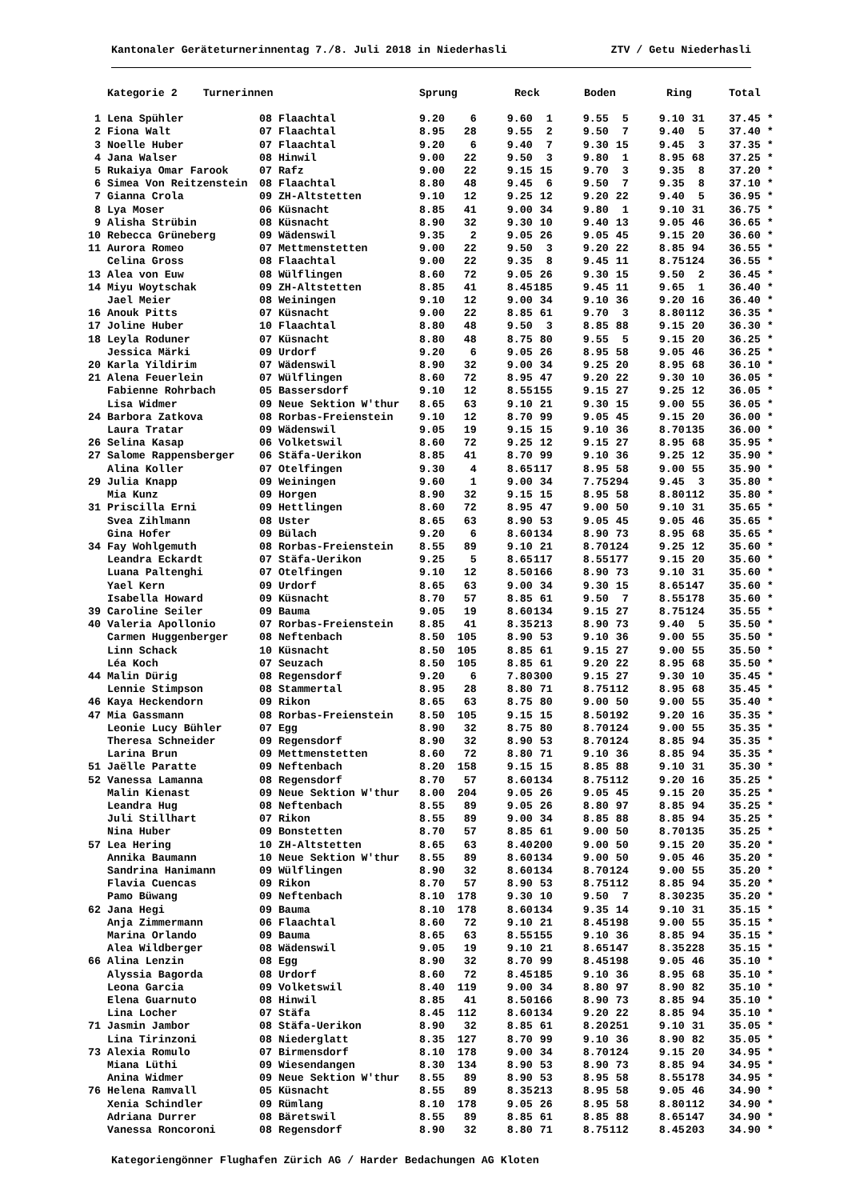Kantonaler Geräteturnerinnentag 7./8. Juli 2018 in Niederhasli ZTV / Getu Niederhasli
| | Kategorie 2 Turnerinnen | | Sprung | | Reck | | Boden | | Ring | | Total | |
| --- | --- | --- | --- | --- | --- | --- | --- | --- | --- | --- | --- | --- |
| 1 | Lena Spühler | 08 Flaachtal | 9.20 | 6 | 9.60 | 1 | 9.55 | 5 | 9.10 | 31 | 37.45 | * |
| 2 | Fiona Walt | 07 Flaachtal | 8.95 | 28 | 9.55 | 2 | 9.50 | 7 | 9.40 | 5 | 37.40 | * |
| 3 | Noelle Huber | 07 Flaachtal | 9.20 | 6 | 9.40 | 7 | 9.30 | 15 | 9.45 | 3 | 37.35 | * |
| 4 | Jana Walser | 08 Hinwil | 9.00 | 22 | 9.50 | 3 | 9.80 | 1 | 8.95 | 68 | 37.25 | * |
| 5 | Rukaiya Omar Farook | 07 Rafz | 9.00 | 22 | 9.15 | 15 | 9.70 | 3 | 9.35 | 8 | 37.20 | * |
| 6 | Simea Von Reitzenstein | 08 Flaachtal | 8.80 | 48 | 9.45 | 6 | 9.50 | 7 | 9.35 | 8 | 37.10 | * |
| 7 | Gianna Crola | 09 ZH-Altstetten | 9.10 | 12 | 9.25 | 12 | 9.20 | 22 | 9.40 | 5 | 36.95 | * |
| 8 | Lya Moser | 06 Küsnacht | 8.85 | 41 | 9.00 | 34 | 9.80 | 1 | 9.10 | 31 | 36.75 | * |
| 9 | Alisha Strübin | 08 Küsnacht | 8.90 | 32 | 9.30 | 10 | 9.40 | 13 | 9.05 | 46 | 36.65 | * |
| 10 | Rebecca Grüneberg | 09 Wädenswil | 9.35 | 2 | 9.05 | 26 | 9.05 | 45 | 9.15 | 20 | 36.60 | * |
| 11 | Aurora Romeo | 07 Mettmenstetten | 9.00 | 22 | 9.50 | 3 | 9.20 | 22 | 8.85 | 94 | 36.55 | * |
| | Celina Gross | 08 Flaachtal | 9.00 | 22 | 9.35 | 8 | 9.45 | 11 | 8.75 | 124 | 36.55 | * |
| 13 | Alea von Euw | 08 Wülflingen | 8.60 | 72 | 9.05 | 26 | 9.30 | 15 | 9.50 | 2 | 36.45 | * |
| 14 | Miyu Woytschak | 09 ZH-Altstetten | 8.85 | 41 | 8.45 | 185 | 9.45 | 11 | 9.65 | 1 | 36.40 | * |
| | Jael Meier | 08 Weiningen | 9.10 | 12 | 9.00 | 34 | 9.10 | 36 | 9.20 | 16 | 36.40 | * |
| 16 | Anouk Pitts | 07 Küsnacht | 9.00 | 22 | 8.85 | 61 | 9.70 | 3 | 8.80 | 112 | 36.35 | * |
| 17 | Joline Huber | 10 Flaachtal | 8.80 | 48 | 9.50 | 3 | 8.85 | 88 | 9.15 | 20 | 36.30 | * |
| 18 | Leyla Roduner | 07 Küsnacht | 8.80 | 48 | 8.75 | 80 | 9.55 | 5 | 9.15 | 20 | 36.25 | * |
| | Jessica Märki | 09 Urdorf | 9.20 | 6 | 9.05 | 26 | 8.95 | 58 | 9.05 | 46 | 36.25 | * |
| 20 | Karla Yildirim | 07 Wädenswil | 8.90 | 32 | 9.00 | 34 | 9.25 | 20 | 8.95 | 68 | 36.10 | * |
| 21 | Alena Feuerlein | 07 Wülflingen | 8.60 | 72 | 8.95 | 47 | 9.20 | 22 | 9.30 | 10 | 36.05 | * |
| | Fabienne Rohrbach | 05 Bassersdorf | 9.10 | 12 | 8.55 | 155 | 9.15 | 27 | 9.25 | 12 | 36.05 | * |
| | Lisa Widmer | 09 Neue Sektion W'thur | 8.65 | 63 | 9.10 | 21 | 9.30 | 15 | 9.00 | 55 | 36.05 | * |
| 24 | Barbora Zatkova | 08 Rorbas-Freienstein | 9.10 | 12 | 8.70 | 99 | 9.05 | 45 | 9.15 | 20 | 36.00 | * |
| | Laura Tratar | 09 Wädenswil | 9.05 | 19 | 9.15 | 15 | 9.10 | 36 | 8.70 | 135 | 36.00 | * |
| 26 | Selina Kasap | 06 Volketswil | 8.60 | 72 | 9.25 | 12 | 9.15 | 27 | 8.95 | 68 | 35.95 | * |
| 27 | Salome Rappensberger | 06 Stäfa-Uerikon | 8.85 | 41 | 8.70 | 99 | 9.10 | 36 | 9.25 | 12 | 35.90 | * |
| | Alina Koller | 07 Otelfingen | 9.30 | 4 | 8.65 | 117 | 8.95 | 58 | 9.00 | 55 | 35.90 | * |
| 29 | Julia Knapp | 09 Weiningen | 9.60 | 1 | 9.00 | 34 | 7.75 | 294 | 9.45 | 3 | 35.80 | * |
| | Mia Kunz | 09 Horgen | 8.90 | 32 | 9.15 | 15 | 8.95 | 58 | 8.80 | 112 | 35.80 | * |
| 31 | Priscilla Erni | 09 Hettlingen | 8.60 | 72 | 8.95 | 47 | 9.00 | 50 | 9.10 | 31 | 35.65 | * |
| | Svea Zihlmann | 08 Uster | 8.65 | 63 | 8.90 | 53 | 9.05 | 45 | 9.05 | 46 | 35.65 | * |
| | Gina Hofer | 09 Bülach | 9.20 | 6 | 8.60 | 134 | 8.90 | 73 | 8.95 | 68 | 35.65 | * |
| 34 | Fay Wohlgemuth | 08 Rorbas-Freienstein | 8.55 | 89 | 9.10 | 21 | 8.70 | 124 | 9.25 | 12 | 35.60 | * |
| | Leandra Eckardt | 07 Stäfa-Uerikon | 9.25 | 5 | 8.65 | 117 | 8.55 | 177 | 9.15 | 20 | 35.60 | * |
| | Luana Paltenghi | 07 Otelfingen | 9.10 | 12 | 8.50 | 166 | 8.90 | 73 | 9.10 | 31 | 35.60 | * |
| | Yael Kern | 09 Urdorf | 8.65 | 63 | 9.00 | 34 | 9.30 | 15 | 8.65 | 147 | 35.60 | * |
| | Isabella Howard | 09 Küsnacht | 8.70 | 57 | 8.85 | 61 | 9.50 | 7 | 8.55 | 178 | 35.60 | * |
| 39 | Caroline Seiler | 09 Bauma | 9.05 | 19 | 8.60 | 134 | 9.15 | 27 | 8.75 | 124 | 35.55 | * |
| 40 | Valeria Apollonio | 07 Rorbas-Freienstein | 8.85 | 41 | 8.35 | 213 | 8.90 | 73 | 9.40 | 5 | 35.50 | * |
| | Carmen Huggenberger | 08 Neftenbach | 8.50 | 105 | 8.90 | 53 | 9.10 | 36 | 9.00 | 55 | 35.50 | * |
| | Linn Schack | 10 Küsnacht | 8.50 | 105 | 8.85 | 61 | 9.15 | 27 | 9.00 | 55 | 35.50 | * |
| | Léa Koch | 07 Seuzach | 8.50 | 105 | 8.85 | 61 | 9.20 | 22 | 8.95 | 68 | 35.50 | * |
| 44 | Malin Dürig | 08 Regensdorf | 9.20 | 6 | 7.80 | 300 | 9.15 | 27 | 9.30 | 10 | 35.45 | * |
| | Lennie Stimpson | 08 Stammertal | 8.95 | 28 | 8.80 | 71 | 8.75 | 112 | 8.95 | 68 | 35.45 | * |
| 46 | Kaya Heckendorn | 09 Rikon | 8.65 | 63 | 8.75 | 80 | 9.00 | 50 | 9.00 | 55 | 35.40 | * |
| 47 | Mia Gassmann | 08 Rorbas-Freienstein | 8.50 | 105 | 9.15 | 15 | 8.50 | 192 | 9.20 | 16 | 35.35 | * |
| | Leonie Lucy Bühler | 07 Egg | 8.90 | 32 | 8.75 | 80 | 8.70 | 124 | 9.00 | 55 | 35.35 | * |
| | Theresa Schneider | 09 Regensdorf | 8.90 | 32 | 8.90 | 53 | 8.70 | 124 | 8.85 | 94 | 35.35 | * |
| | Larina Brun | 09 Mettmenstetten | 8.60 | 72 | 8.80 | 71 | 9.10 | 36 | 8.85 | 94 | 35.35 | * |
| 51 | Jaëlle Paratte | 09 Neftenbach | 8.20 | 158 | 9.15 | 15 | 8.85 | 88 | 9.10 | 31 | 35.30 | * |
| 52 | Vanessa Lamanna | 08 Regensdorf | 8.70 | 57 | 8.60 | 134 | 8.75 | 112 | 9.20 | 16 | 35.25 | * |
| | Malin Kienast | 09 Neue Sektion W'thur | 8.00 | 204 | 9.05 | 26 | 9.05 | 45 | 9.15 | 20 | 35.25 | * |
| | Leandra Hug | 08 Neftenbach | 8.55 | 89 | 9.05 | 26 | 8.80 | 97 | 8.85 | 94 | 35.25 | * |
| | Juli Stillhart | 07 Rikon | 8.55 | 89 | 9.00 | 34 | 8.85 | 88 | 8.85 | 94 | 35.25 | * |
| | Nina Huber | 09 Bonstetten | 8.70 | 57 | 8.85 | 61 | 9.00 | 50 | 8.70 | 135 | 35.25 | * |
| 57 | Lea Hering | 10 ZH-Altstetten | 8.65 | 63 | 8.40 | 200 | 9.00 | 50 | 9.15 | 20 | 35.20 | * |
| | Annika Baumann | 10 Neue Sektion W'thur | 8.55 | 89 | 8.60 | 134 | 9.00 | 50 | 9.05 | 46 | 35.20 | * |
| | Sandrina Hanimann | 09 Wülflingen | 8.90 | 32 | 8.60 | 134 | 8.70 | 124 | 9.00 | 55 | 35.20 | * |
| | Flavia Cuencas | 09 Rikon | 8.70 | 57 | 8.90 | 53 | 8.75 | 112 | 8.85 | 94 | 35.20 | * |
| | Pamo Büwang | 09 Neftenbach | 8.10 | 178 | 9.30 | 10 | 9.50 | 7 | 8.30 | 235 | 35.20 | * |
| 62 | Jana Hegi | 09 Bauma | 8.10 | 178 | 8.60 | 134 | 9.35 | 14 | 9.10 | 31 | 35.15 | * |
| | Anja Zimmermann | 06 Flaachtal | 8.60 | 72 | 9.10 | 21 | 8.45 | 198 | 9.00 | 55 | 35.15 | * |
| | Marina Orlando | 09 Bauma | 8.65 | 63 | 8.55 | 155 | 9.10 | 36 | 8.85 | 94 | 35.15 | * |
| | Alea Wildberger | 08 Wädenswil | 9.05 | 19 | 9.10 | 21 | 8.65 | 147 | 8.35 | 228 | 35.15 | * |
| 66 | Alina Lenzin | 08 Egg | 8.90 | 32 | 8.70 | 99 | 8.45 | 198 | 9.05 | 46 | 35.10 | * |
| | Alyssia Bagorda | 08 Urdorf | 8.60 | 72 | 8.45 | 185 | 9.10 | 36 | 8.95 | 68 | 35.10 | * |
| | Leona Garcia | 09 Volketswil | 8.40 | 119 | 9.00 | 34 | 8.80 | 97 | 8.90 | 82 | 35.10 | * |
| | Elena Guarnuto | 08 Hinwil | 8.85 | 41 | 8.50 | 166 | 8.90 | 73 | 8.85 | 94 | 35.10 | * |
| | Lina Locher | 07 Stäfa | 8.45 | 112 | 8.60 | 134 | 9.20 | 22 | 8.85 | 94 | 35.10 | * |
| 71 | Jasmin Jambor | 08 Stäfa-Uerikon | 8.90 | 32 | 8.85 | 61 | 8.20 | 251 | 9.10 | 31 | 35.05 | * |
| | Lina Tirinzoni | 08 Niederglatt | 8.35 | 127 | 8.70 | 99 | 9.10 | 36 | 8.90 | 82 | 35.05 | * |
| 73 | Alexia Romulo | 07 Birmensdorf | 8.10 | 178 | 9.00 | 34 | 8.70 | 124 | 9.15 | 20 | 34.95 | * |
| | Miana Lüthi | 09 Wiesendangen | 8.30 | 134 | 8.90 | 53 | 8.90 | 73 | 8.85 | 94 | 34.95 | * |
| | Anina Widmer | 09 Neue Sektion W'thur | 8.55 | 89 | 8.90 | 53 | 8.95 | 58 | 8.55 | 178 | 34.95 | * |
| 76 | Helena Ramvall | 05 Küsnacht | 8.55 | 89 | 8.35 | 213 | 8.95 | 58 | 9.05 | 46 | 34.90 | * |
| | Xenia Schindler | 09 Rümlang | 8.10 | 178 | 9.05 | 26 | 8.95 | 58 | 8.80 | 112 | 34.90 | * |
| | Adriana Durrer | 08 Bäretswil | 8.55 | 89 | 8.85 | 61 | 8.85 | 88 | 8.65 | 147 | 34.90 | * |
| | Vanessa Roncoroni | 08 Regensdorf | 8.90 | 32 | 8.80 | 71 | 8.75 | 112 | 8.45 | 203 | 34.90 | * |
Kategoriengönner Flughafen Zürich AG / Harder Bedachungen AG Kloten